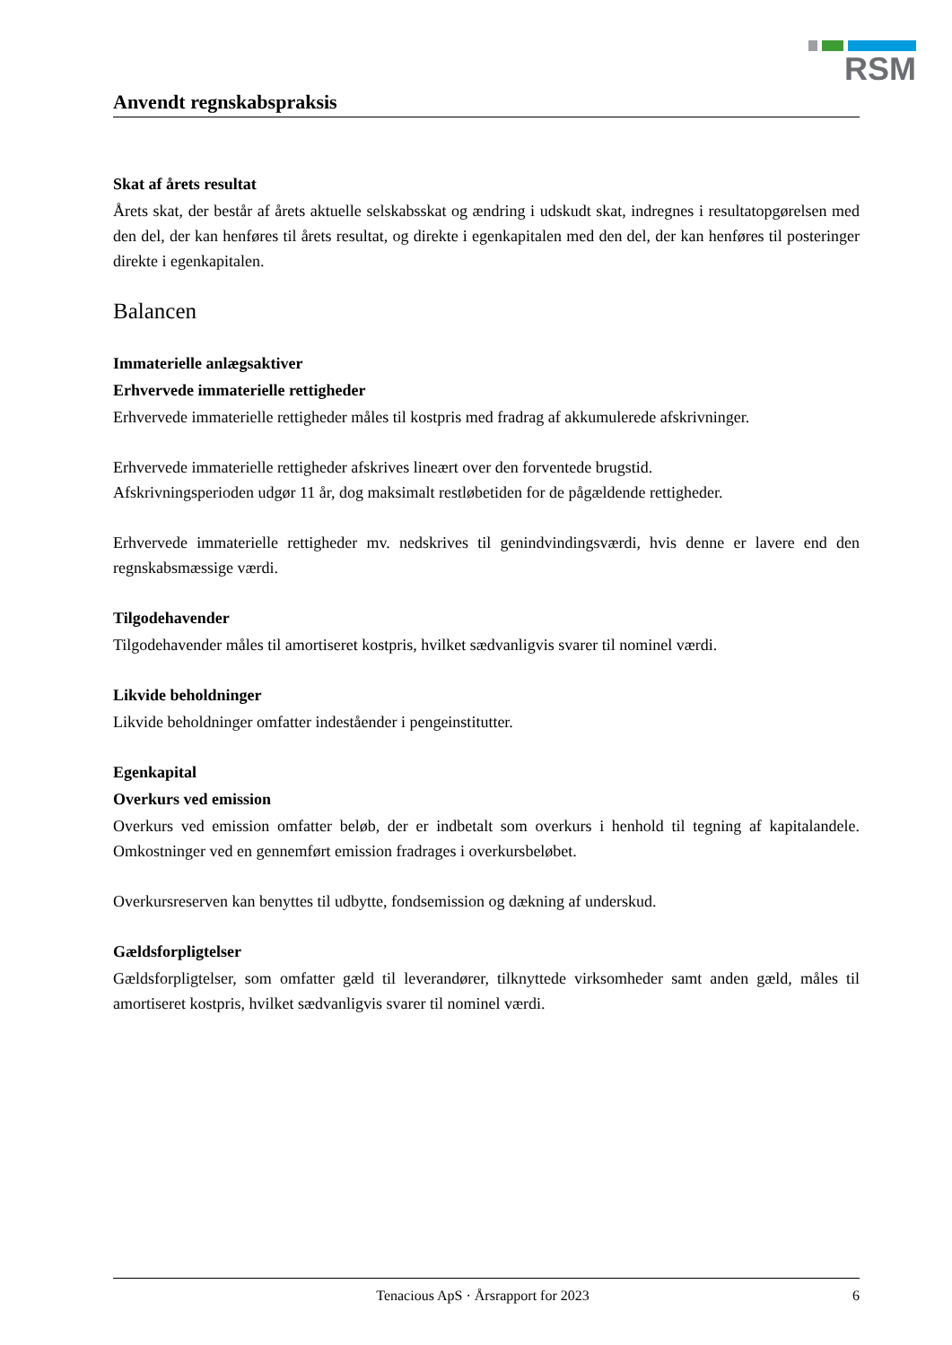RSM
Anvendt regnskabspraksis
Skat af årets resultat
Årets skat, der består af årets aktuelle selskabsskat og ændring i udskudt skat, indregnes i resultatopgørelsen med den del, der kan henføres til årets resultat, og direkte i egenkapitalen med den del, der kan henføres til posteringer direkte i egenkapitalen.
Balancen
Immaterielle anlægsaktiver
Erhvervede immaterielle rettigheder
Erhvervede immaterielle rettigheder måles til kostpris med fradrag af akkumulerede afskrivninger.
Erhvervede immaterielle rettigheder afskrives lineært over den forventede brugstid.
Afskrivningsperioden udgør 11 år, dog maksimalt restløbetiden for de pågældende rettigheder.
Erhvervede immaterielle rettigheder mv. nedskrives til genindvindingsværdi, hvis denne er lavere end den regnskabsmæssige værdi.
Tilgodehavender
Tilgodehavender måles til amortiseret kostpris, hvilket sædvanligvis svarer til nominel værdi.
Likvide beholdninger
Likvide beholdninger omfatter indeståender i pengeinstitutter.
Egenkapital
Overkurs ved emission
Overkurs ved emission omfatter beløb, der er indbetalt som overkurs i henhold til tegning af kapitalandele. Omkostninger ved en gennemført emission fradrages i overkursbeløbet.
Overkursreserven kan benyttes til udbytte, fondsemission og dækning af underskud.
Gældsforpligtelser
Gældsforpligtelser, som omfatter gæld til leverandører, tilknyttede virksomheder samt anden gæld, måles til amortiseret kostpris, hvilket sædvanligvis svarer til nominel værdi.
Tenacious ApS · Årsrapport for 2023 6